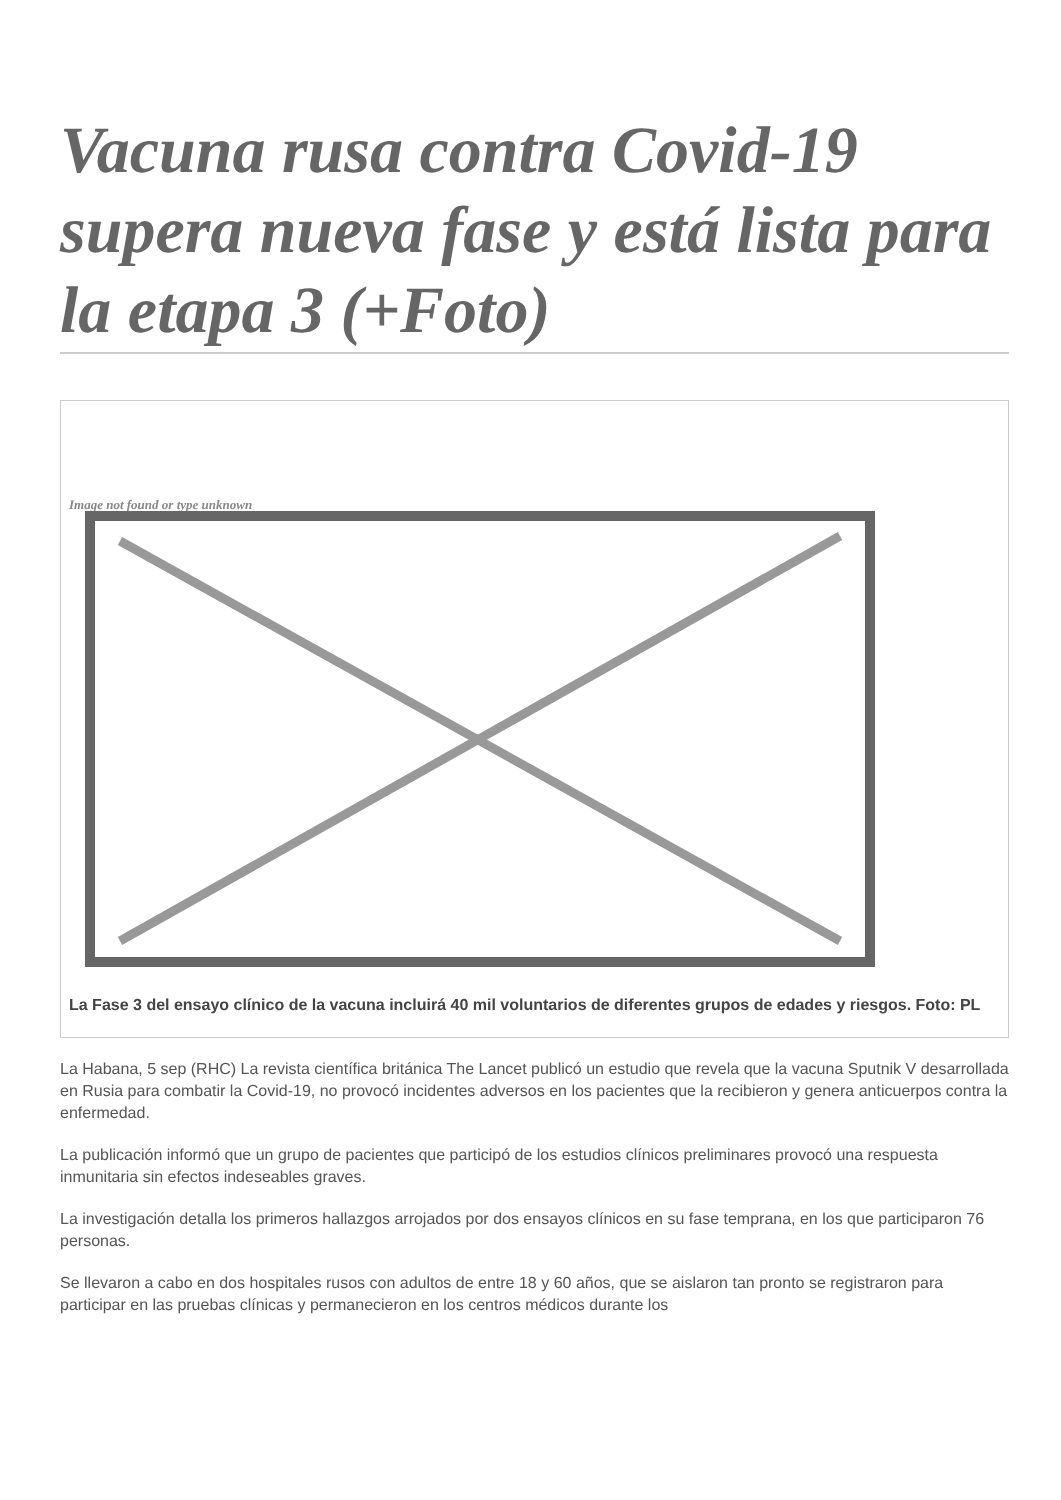Vacuna rusa contra Covid-19 supera nueva fase y está lista para la etapa 3 (+Foto)
Image not found or type unknown
La Fase 3 del ensayo clínico de la vacuna incluirá 40 mil voluntarios de diferentes grupos de edades y riesgos. Foto: PL
La Habana, 5 sep (RHC) La revista científica británica The Lancet publicó un estudio que revela que la vacuna Sputnik V desarrollada en Rusia para combatir la Covid-19, no provocó incidentes adversos en los pacientes que la recibieron y genera anticuerpos contra la enfermedad.
La publicación informó que un grupo de pacientes que participó de los estudios clínicos preliminares provocó una respuesta inmunitaria sin efectos indeseables graves.
La investigación detalla los primeros hallazgos arrojados por dos ensayos clínicos en su fase temprana, en los que participaron 76 personas.
Se llevaron a cabo en dos hospitales rusos con adultos de entre 18 y 60 años, que se aislaron tan pronto se registraron para participar en las pruebas clínicas y permanecieron en los centros médicos durante los